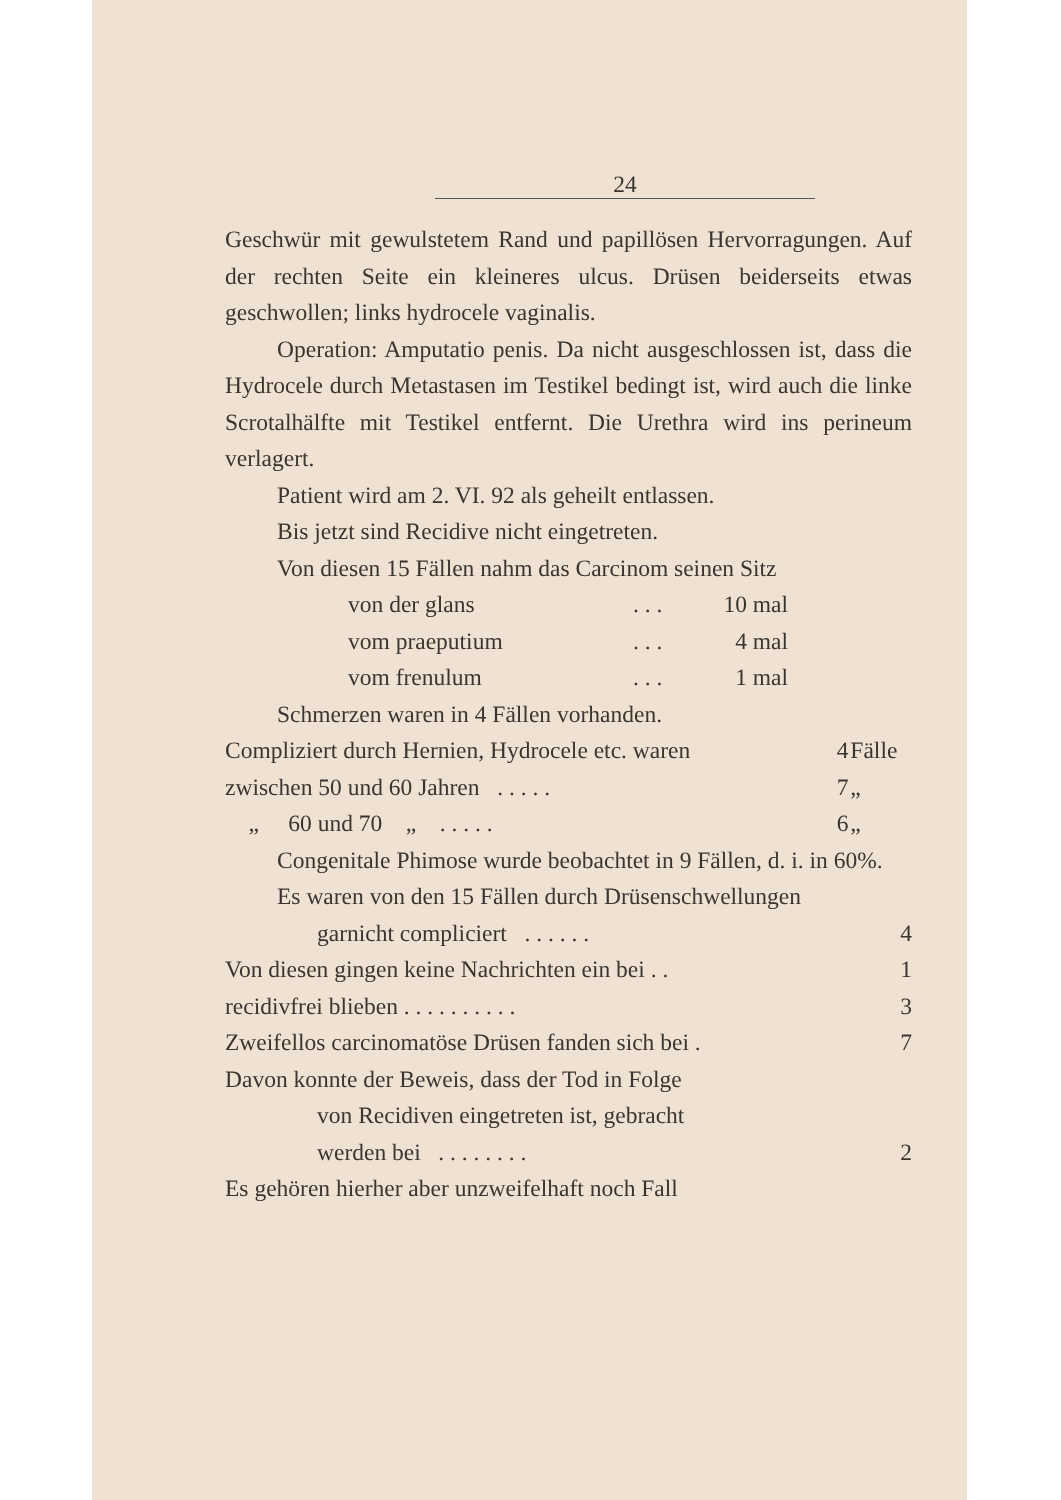24
Geschwür mit gewulstetem Rand und papillösen Hervorragungen. Auf der rechten Seite ein kleineres ulcus. Drüsen beiderseits etwas geschwollen; links hydrocele vaginalis.
Operation: Amputatio penis. Da nicht ausgeschlossen ist, dass die Hydrocele durch Metastasen im Testikel bedingt ist, wird auch die linke Scrotalhälfte mit Testikel entfernt. Die Urethra wird ins perineum verlagert.
Patient wird am 2. VI. 92 als geheilt entlassen.
Bis jetzt sind Recidive nicht eingetreten.
Von diesen 15 Fällen nahm das Carcinom seinen Sitz
| von der glans | . . . | 10 mal |
| vom praeputium | . . . | 4 mal |
| vom frenulum | . . . | 1 mal |
Schmerzen waren in 4 Fällen vorhanden.
| Compliziert durch Hernien, Hydrocele etc. waren | 4 | Fälle |
| zwischen 50 und 60 Jahren . . . . . | 7 | „ |
| „ 60 und 70 „ . . . . . | 6 | „ |
Congenitale Phimose wurde beobachtet in 9 Fällen, d. i. in 60%.
Es waren von den 15 Fällen durch Drüsenschwellungen
| garnicht compliciert . . . . . . | 4 |
| Von diesen gingen keine Nachrichten ein bei . . | 1 |
| recidivfrei blieben . . . . . . . . . . | 3 |
| Zweifellos carcinomatöse Drüsen fanden sich bei . | 7 |
| Davon konnte der Beweis, dass der Tod in Folge | |
| von Recidiven eingetreten ist, gebracht | |
| werden bei . . . . . . . . | 2 |
| Es gehören hierher aber unzweifelhaft noch Fall | |